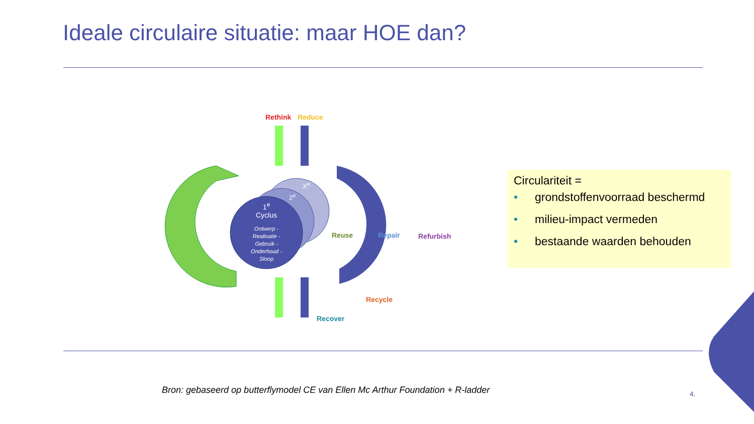Ideale circulaire situatie: maar HOE dan?
Rethink Reduce
X<sup>e</sup>
2<sup>e</sup>
1<sup>e</sup>
Cyclus
Ontwerp -
Realisatie -
Gebruik -
Onderhoud -
Sloop
Reuse Repair Refurbish
Recycle
Recover
Circulariteit =
• grondstoffenvoorraad beschermd
• milieu-impact vermeden
• bestaande waarden behouden
Bron: gebaseerd op butterflymodel CE van Ellen Mc Arthur Foundation + R-ladder
4.